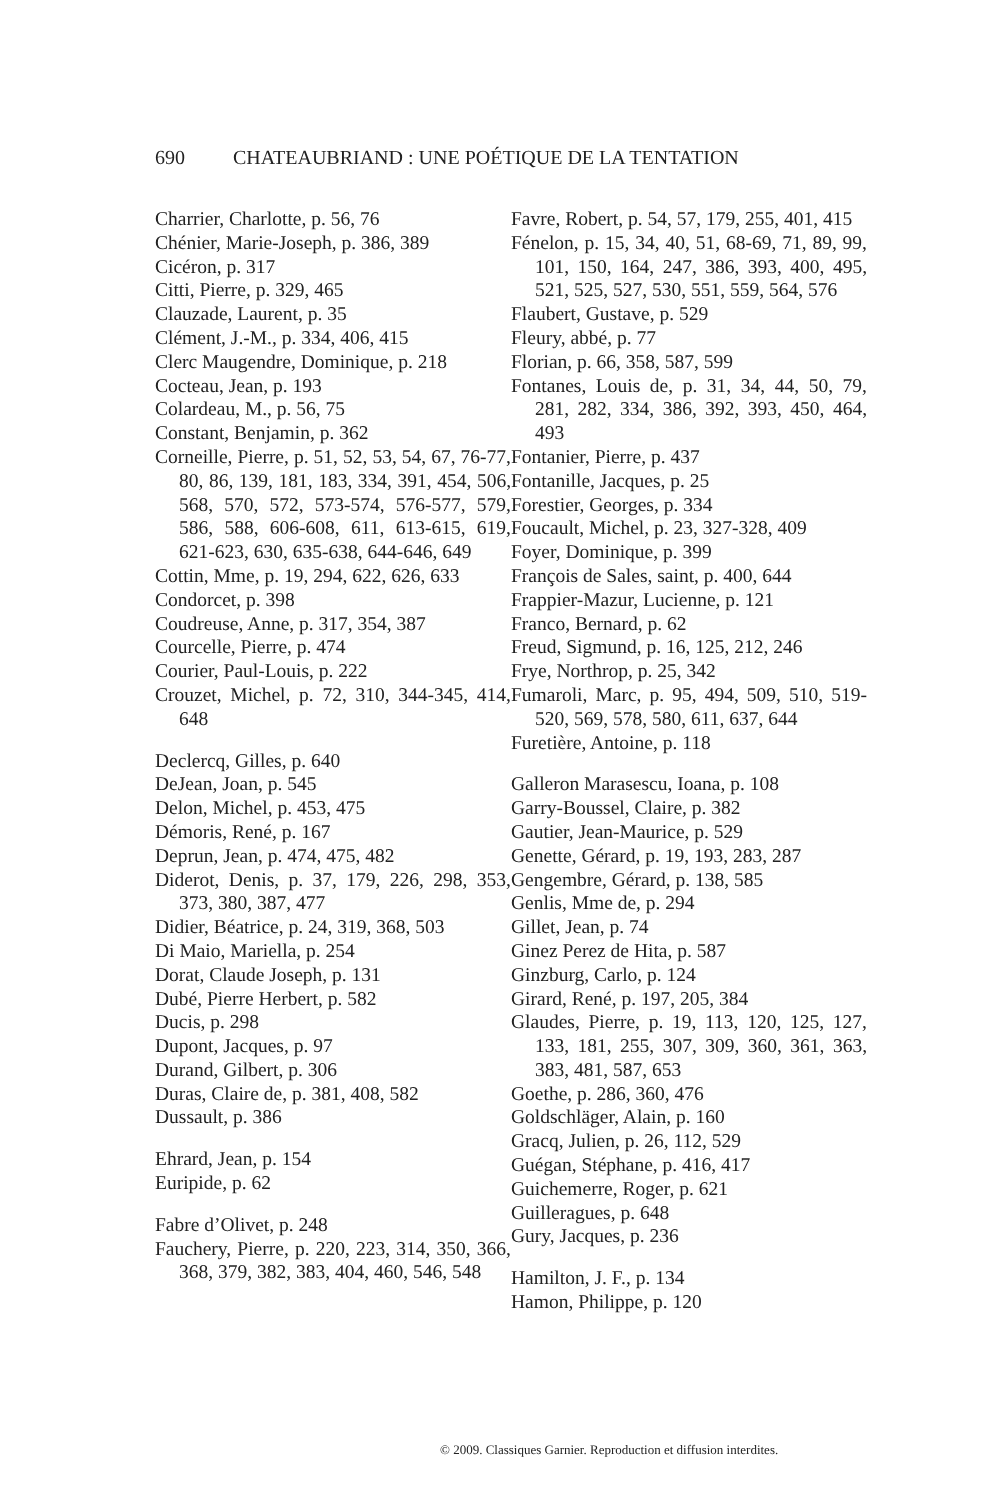690 CHATEAUBRIAND : UNE POÉTIQUE DE LA TENTATION
Charrier, Charlotte, p. 56, 76
Chénier, Marie-Joseph, p. 386, 389
Cicéron, p. 317
Citti, Pierre, p. 329, 465
Clauzade, Laurent, p. 35
Clément, J.-M., p. 334, 406, 415
Clerc Maugendre, Dominique, p. 218
Cocteau, Jean, p. 193
Colardeau, M., p. 56, 75
Constant, Benjamin, p. 362
Corneille, Pierre, p. 51, 52, 53, 54, 67, 76-77, 80, 86, 139, 181, 183, 334, 391, 454, 506, 568, 570, 572, 573-574, 576-577, 579, 586, 588, 606-608, 611, 613-615, 619, 621-623, 630, 635-638, 644-646, 649
Cottin, Mme, p. 19, 294, 622, 626, 633
Condorcet, p. 398
Coudreuse, Anne, p. 317, 354, 387
Courcelle, Pierre, p. 474
Courier, Paul-Louis, p. 222
Crouzet, Michel, p. 72, 310, 344-345, 414, 648
Declercq, Gilles, p. 640
DeJean, Joan, p. 545
Delon, Michel, p. 453, 475
Démoris, René, p. 167
Deprun, Jean, p. 474, 475, 482
Diderot, Denis, p. 37, 179, 226, 298, 353, 373, 380, 387, 477
Didier, Béatrice, p. 24, 319, 368, 503
Di Maio, Mariella, p. 254
Dorat, Claude Joseph, p. 131
Dubé, Pierre Herbert, p. 582
Ducis, p. 298
Dupont, Jacques, p. 97
Durand, Gilbert, p. 306
Duras, Claire de, p. 381, 408, 582
Dussault, p. 386
Ehrard, Jean, p. 154
Euripide, p. 62
Fabre d’Olivet, p. 248
Fauchery, Pierre, p. 220, 223, 314, 350, 366, 368, 379, 382, 383, 404, 460, 546, 548
Favre, Robert, p. 54, 57, 179, 255, 401, 415
Fénelon, p. 15, 34, 40, 51, 68-69, 71, 89, 99, 101, 150, 164, 247, 386, 393, 400, 495, 521, 525, 527, 530, 551, 559, 564, 576
Flaubert, Gustave, p. 529
Fleury, abbé, p. 77
Florian, p. 66, 358, 587, 599
Fontanes, Louis de, p. 31, 34, 44, 50, 79, 281, 282, 334, 386, 392, 393, 450, 464, 493
Fontanier, Pierre, p. 437
Fontanille, Jacques, p. 25
Forestier, Georges, p. 334
Foucault, Michel, p. 23, 327-328, 409
Foyer, Dominique, p. 399
François de Sales, saint, p. 400, 644
Frappier-Mazur, Lucienne, p. 121
Franco, Bernard, p. 62
Freud, Sigmund, p. 16, 125, 212, 246
Frye, Northrop, p. 25, 342
Fumaroli, Marc, p. 95, 494, 509, 510, 519-520, 569, 578, 580, 611, 637, 644
Furetière, Antoine, p. 118
Galleron Marasescu, Ioana, p. 108
Garry-Boussel, Claire, p. 382
Gautier, Jean-Maurice, p. 529
Genette, Gérard, p. 19, 193, 283, 287
Gengembre, Gérard, p. 138, 585
Genlis, Mme de, p. 294
Gillet, Jean, p. 74
Ginez Perez de Hita, p. 587
Ginzburg, Carlo, p. 124
Girard, René, p. 197, 205, 384
Glaudes, Pierre, p. 19, 113, 120, 125, 127, 133, 181, 255, 307, 309, 360, 361, 363, 383, 481, 587, 653
Goethe, p. 286, 360, 476
Goldschläger, Alain, p. 160
Gracq, Julien, p. 26, 112, 529
Guégan, Stéphane, p. 416, 417
Guichemerre, Roger, p. 621
Guilleragues, p. 648
Gury, Jacques, p. 236
Hamilton, J. F., p. 134
Hamon, Philippe, p. 120
© 2009. Classiques Garnier. Reproduction et diffusion interdites.